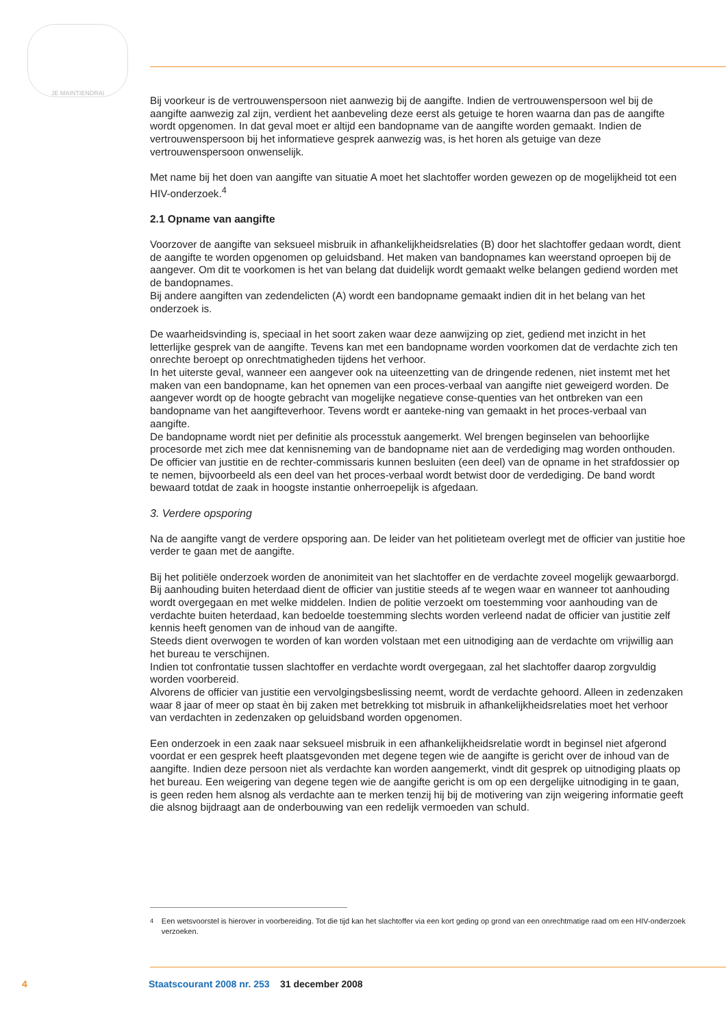JE MAINTIENDRAI
Bij voorkeur is de vertrouwenspersoon niet aanwezig bij de aangifte. Indien de vertrouwenspersoon wel bij de aangifte aanwezig zal zijn, verdient het aanbeveling deze eerst als getuige te horen waarna dan pas de aangifte wordt opgenomen. In dat geval moet er altijd een bandopname van de aangifte worden gemaakt. Indien de vertrouwenspersoon bij het informatieve gesprek aanwezig was, is het horen als getuige van deze vertrouwenspersoon onwenselijk.
Met name bij het doen van aangifte van situatie A moet het slachtoffer worden gewezen op de mogelijkheid tot een HIV-onderzoek.<sup>4</sup>
2.1 Opname van aangifte
Voorzover de aangifte van seksueel misbruik in afhankelijkheidsrelaties (B) door het slachtoffer gedaan wordt, dient de aangifte te worden opgenomen op geluidsband. Het maken van bandopnames kan weerstand oproepen bij de aangever. Om dit te voorkomen is het van belang dat duidelijk wordt gemaakt welke belangen gediend worden met de bandopnames.
Bij andere aangiften van zedendelicten (A) wordt een bandopname gemaakt indien dit in het belang van het onderzoek is.
De waarheidsvinding is, speciaal in het soort zaken waar deze aanwijzing op ziet, gediend met inzicht in het letterlijke gesprek van de aangifte. Tevens kan met een bandopname worden voorkomen dat de verdachte zich ten onrechte beroept op onrechtmatigheden tijdens het verhoor.
In het uiterste geval, wanneer een aangever ook na uiteenzetting van de dringende redenen, niet instemt met het maken van een bandopname, kan het opnemen van een proces-verbaal van aangifte niet geweigerd worden. De aangever wordt op de hoogte gebracht van mogelijke negatieve conse-quenties van het ontbreken van een bandopname van het aangifteverhoor. Tevens wordt er aanteke-ning van gemaakt in het proces-verbaal van aangifte.
De bandopname wordt niet per definitie als processtuk aangemerkt. Wel brengen beginselen van behoorlijke procesorde met zich mee dat kennisneming van de bandopname niet aan de verdediging mag worden onthouden. De officier van justitie en de rechter-commissaris kunnen besluiten (een deel) van de opname in het strafdossier op te nemen, bijvoorbeeld als een deel van het proces-verbaal wordt betwist door de verdediging. De band wordt bewaard totdat de zaak in hoogste instantie onherroepelijk is afgedaan.
3. Verdere opsporing
Na de aangifte vangt de verdere opsporing aan. De leider van het politieteam overlegt met de officier van justitie hoe verder te gaan met de aangifte.
Bij het politiële onderzoek worden de anonimiteit van het slachtoffer en de verdachte zoveel mogelijk gewaarborgd.
Bij aanhouding buiten heterdaad dient de officier van justitie steeds af te wegen waar en wanneer tot aanhouding wordt overgegaan en met welke middelen. Indien de politie verzoekt om toestemming voor aanhouding van de verdachte buiten heterdaad, kan bedoelde toestemming slechts worden verleend nadat de officier van justitie zelf kennis heeft genomen van de inhoud van de aangifte.
Steeds dient overwogen te worden of kan worden volstaan met een uitnodiging aan de verdachte om vrijwillig aan het bureau te verschijnen.
Indien tot confrontatie tussen slachtoffer en verdachte wordt overgegaan, zal het slachtoffer daarop zorgvuldig worden voorbereid.
Alvorens de officier van justitie een vervolgingsbeslissing neemt, wordt de verdachte gehoord. Alleen in zedenzaken waar 8 jaar of meer op staat èn bij zaken met betrekking tot misbruik in afhankelijkheidsrelaties moet het verhoor van verdachten in zedenzaken op geluidsband worden opgenomen.
Een onderzoek in een zaak naar seksueel misbruik in een afhankelijkheidsrelatie wordt in beginsel niet afgerond voordat er een gesprek heeft plaatsgevonden met degene tegen wie de aangifte is gericht over de inhoud van de aangifte. Indien deze persoon niet als verdachte kan worden aangemerkt, vindt dit gesprek op uitnodiging plaats op het bureau. Een weigering van degene tegen wie de aangifte gericht is om op een dergelijke uitnodiging in te gaan, is geen reden hem alsnog als verdachte aan te merken tenzij hij bij de motivering van zijn weigering informatie geeft die alsnog bijdraagt aan de onderbouwing van een redelijk vermoeden van schuld.
<sup>4</sup> Een wetsvoorstel is hierover in voorbereiding. Tot die tijd kan het slachtoffer via een kort geding op grond van een onrechtmatige raad om een HIV-onderzoek verzoeken.
4 Staatscourant 2008 nr. 253 31 december 2008